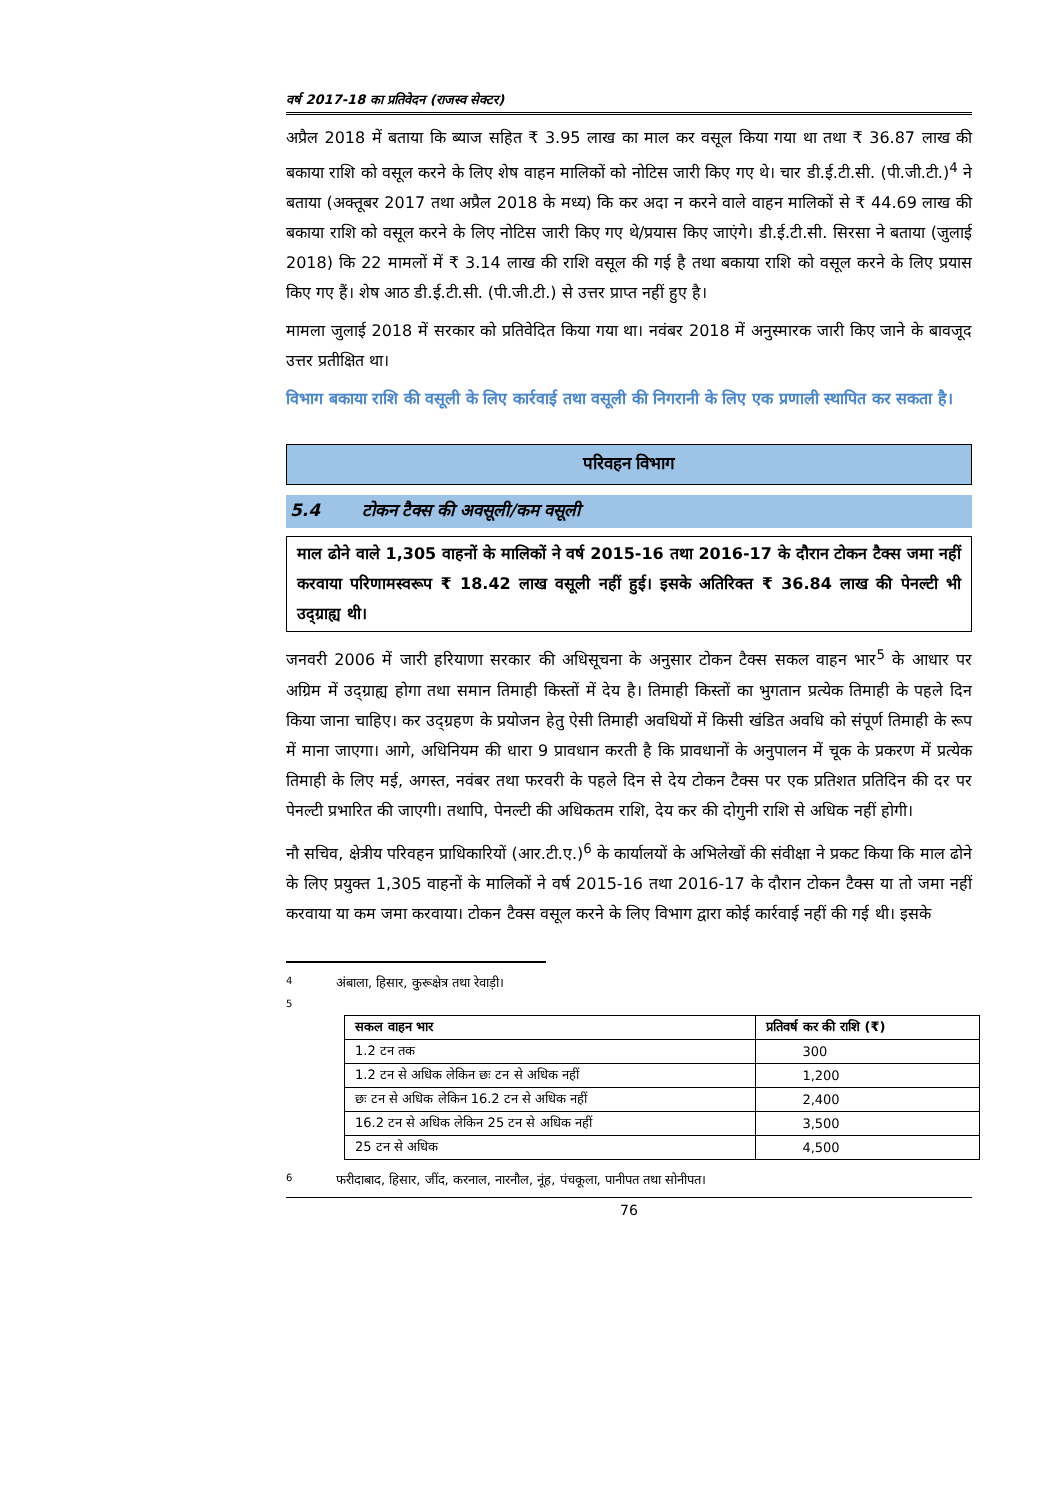वर्ष 2017-18 का प्रतिवेदन (राजस्व सेक्टर)
अप्रैल 2018 में बताया कि ब्याज सहित ₹ 3.95 लाख का माल कर वसूल किया गया था तथा ₹ 36.87 लाख की बकाया राशि को वसूल करने के लिए शेष वाहन मालिकों को नोटिस जारी किए गए थे। चार डी.ई.टी.सी. (पी.जी.टी.)<sup>4</sup> ने बताया (अक्तूबर 2017 तथा अप्रैल 2018 के मध्य) कि कर अदा न करने वाले वाहन मालिकों से ₹ 44.69 लाख की बकाया राशि को वसूल करने के लिए नोटिस जारी किए गए थे/प्रयास किए जाएंगे। डी.ई.टी.सी. सिरसा ने बताया (जुलाई 2018) कि 22 मामलों में ₹ 3.14 लाख की राशि वसूल की गई है तथा बकाया राशि को वसूल करने के लिए प्रयास किए गए हैं। शेष आठ डी.ई.टी.सी. (पी.जी.टी.) से उत्तर प्राप्त नहीं हुए है।
मामला जुलाई 2018 में सरकार को प्रतिवेदित किया गया था। नवंबर 2018 में अनुस्मारक जारी किए जाने के बावजूद उत्तर प्रतीक्षित था।
विभाग बकाया राशि की वसूली के लिए कार्रवाई तथा वसूली की निगरानी के लिए एक प्रणाली स्थापित कर सकता है।
परिवहन विभाग
5.4 टोकन टैक्स की अवसूली/कम वसूली
माल ढोने वाले 1,305 वाहनों के मालिकों ने वर्ष 2015-16 तथा 2016-17 के दौरान टोकन टैक्स जमा नहीं करवाया परिणामस्वरूप ₹ 18.42 लाख वसूली नहीं हुई। इसके अतिरिक्त ₹ 36.84 लाख की पेनल्टी भी उद्ग्राह्य थी।
जनवरी 2006 में जारी हरियाणा सरकार की अधिसूचना के अनुसार टोकन टैक्स सकल वाहन भार<sup>5</sup> के आधार पर अग्रिम में उद्ग्राह्य होगा तथा समान तिमाही किस्तों में देय है। तिमाही किस्तों का भुगतान प्रत्येक तिमाही के पहले दिन किया जाना चाहिए। कर उद्ग्रहण के प्रयोजन हेतु ऐसी तिमाही अवधियों में किसी खंडित अवधि को संपूर्ण तिमाही के रूप में माना जाएगा। आगे, अधिनियम की धारा 9 प्रावधान करती है कि प्रावधानों के अनुपालन में चूक के प्रकरण में प्रत्येक तिमाही के लिए मई, अगस्त, नवंबर तथा फरवरी के पहले दिन से देय टोकन टैक्स पर एक प्रतिशत प्रतिदिन की दर पर पेनल्टी प्रभारित की जाएगी। तथापि, पेनल्टी की अधिकतम राशि, देय कर की दोगुनी राशि से अधिक नहीं होगी।
नौ सचिव, क्षेत्रीय परिवहन प्राधिकारियों (आर.टी.ए.)<sup>6</sup> के कार्यालयों के अभिलेखों की संवीक्षा ने प्रकट किया कि माल ढोने के लिए प्रयुक्त 1,305 वाहनों के मालिकों ने वर्ष 2015-16 तथा 2016-17 के दौरान टोकन टैक्स या तो जमा नहीं करवाया या कम जमा करवाया। टोकन टैक्स वसूल करने के लिए विभाग द्वारा कोई कार्रवाई नहीं की गई थी। इसके
4 अंबाला, हिसार, कुरूक्षेत्र तथा रेवाड़ी।
5
| सकल वाहन भार | प्रतिवर्ष कर की राशि (₹) |
| --- | --- |
| 1.2 टन तक | 300 |
| 1.2 टन से अधिक लेकिन छः टन से अधिक नहीं | 1,200 |
| छः टन से अधिक लेकिन 16.2 टन से अधिक नहीं | 2,400 |
| 16.2 टन से अधिक लेकिन 25 टन से अधिक नहीं | 3,500 |
| 25 टन से अधिक | 4,500 |
6 फरीदाबाद, हिसार, जींद, करनाल, नारनौल, नूंह, पंचकूला, पानीपत तथा सोनीपत।
76